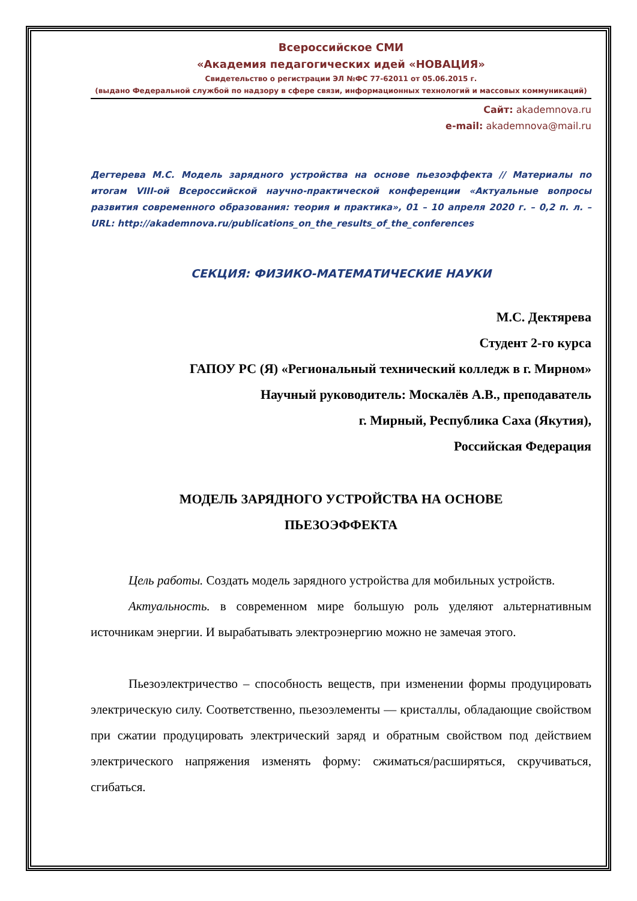Всероссийское СМИ
«Академия педагогических идей «НОВАЦИЯ»
Свидетельство о регистрации ЭЛ №ФС 77-62011 от 05.06.2015 г.
(выдано Федеральной службой по надзору в сфере связи, информационных технологий и массовых коммуникаций)
Сайт: akademnova.ru
e-mail: akademnova@mail.ru
Дегтерева М.С. Модель зарядного устройства на основе пьезоэффекта // Материалы по итогам VIII-ой Всероссийской научно-практической конференции «Актуальные вопросы развития современного образования: теория и практика», 01 – 10 апреля 2020 г. – 0,2 п. л. – URL: http://akademnova.ru/publications_on_the_results_of_the_conferences
СЕКЦИЯ: ФИЗИКО-МАТЕМАТИЧЕСКИЕ НАУКИ
М.С. Дектярева
Студент 2-го курса
ГАПОУ РС (Я) «Региональный технический колледж в г. Мирном»
Научный руководитель: Москалёв А.В., преподаватель
г. Мирный, Республика Саха (Якутия),
Российская Федерация
МОДЕЛЬ ЗАРЯДНОГО УСТРОЙСТВА НА ОСНОВЕ
ПЬЕЗОЭФФЕКТА
Цель работы. Создать модель зарядного устройства для мобильных устройств.
Актуальность. в современном мире большую роль уделяют альтернативным источникам энергии. И вырабатывать электроэнергию можно не замечая этого.
Пьезоэлектричество – способность веществ, при изменении формы продуцировать электрическую силу. Соответственно, пьезоэлементы — кристаллы, обладающие свойством при сжатии продуцировать электрический заряд и обратным свойством под действием электрического напряжения изменять форму: сжиматься/расширяться, скручиваться, сгибаться.